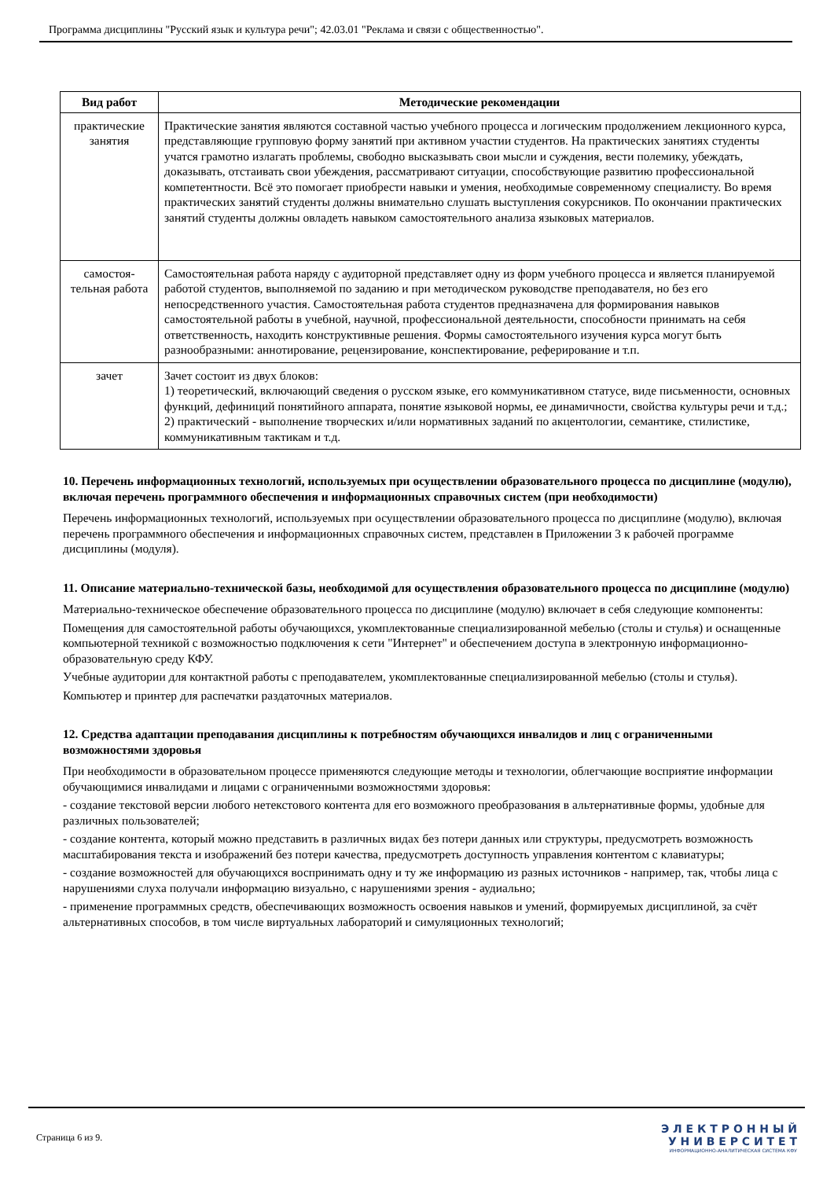Программа дисциплины "Русский язык и культура речи"; 42.03.01 "Реклама и связи с общественностью".
| Вид работ | Методические рекомендации |
| --- | --- |
| практические занятия | Практические занятия являются составной частью учебного процесса и логическим продолжением лекционного курса, представляющие групповую форму занятий при активном участии студентов. На практических занятиях студенты учатся грамотно излагать проблемы, свободно высказывать свои мысли и суждения, вести полемику, убеждать, доказывать, отстаивать свои убеждения, рассматривают ситуации, способствующие развитию профессиональной компетентности. Всё это помогает приобрести навыки и умения, необходимые современному специалисту. Во время практических занятий студенты должны внимательно слушать выступления сокурсников. По окончании практических занятий студенты должны овладеть навыком самостоятельного анализа языковых материалов. |
| самостоя-тельная работа | Самостоятельная работа наряду с аудиторной представляет одну из форм учебного процесса и является планируемой работой студентов, выполняемой по заданию и при методическом руководстве преподавателя, но без его непосредственного участия. Самостоятельная работа студентов предназначена для формирования навыков самостоятельной работы в учебной, научной, профессиональной деятельности, способности принимать на себя ответственность, находить конструктивные решения. Формы самостоятельного изучения курса могут быть разнообразными: аннотирование, рецензирование, конспектирование, реферирование и т.п. |
| зачет | Зачет состоит из двух блоков: 1) теоретический, включающий сведения о русском языке, его коммуникативном статусе, виде письменности, основных функций, дефиниций понятийного аппарата, понятие языковой нормы, ее динамичности, свойства культуры речи и т.д.; 2) практический - выполнение творческих и/или нормативных заданий по акцентологии, семантике, стилистике, коммуникативным тактикам и т.д. |
10. Перечень информационных технологий, используемых при осуществлении образовательного процесса по дисциплине (модулю), включая перечень программного обеспечения и информационных справочных систем (при необходимости)
Перечень информационных технологий, используемых при осуществлении образовательного процесса по дисциплине (модулю), включая перечень программного обеспечения и информационных справочных систем, представлен в Приложении 3 к рабочей программе дисциплины (модуля).
11. Описание материально-технической базы, необходимой для осуществления образовательного процесса по дисциплине (модулю)
Материально-техническое обеспечение образовательного процесса по дисциплине (модулю) включает в себя следующие компоненты:
Помещения для самостоятельной работы обучающихся, укомплектованные специализированной мебелью (столы и стулья) и оснащенные компьютерной техникой с возможностью подключения к сети "Интернет" и обеспечением доступа в электронную информационно-образовательную среду КФУ.
Учебные аудитории для контактной работы с преподавателем, укомплектованные специализированной мебелью (столы и стулья).
Компьютер и принтер для распечатки раздаточных материалов.
12. Средства адаптации преподавания дисциплины к потребностям обучающихся инвалидов и лиц с ограниченными возможностями здоровья
При необходимости в образовательном процессе применяются следующие методы и технологии, облегчающие восприятие информации обучающимися инвалидами и лицами с ограниченными возможностями здоровья:
- создание текстовой версии любого нетекстового контента для его возможного преобразования в альтернативные формы, удобные для различных пользователей;
- создание контента, который можно представить в различных видах без потери данных или структуры, предусмотреть возможность масштабирования текста и изображений без потери качества, предусмотреть доступность управления контентом с клавиатуры;
- создание возможностей для обучающихся воспринимать одну и ту же информацию из разных источников - например, так, чтобы лица с нарушениями слуха получали информацию визуально, с нарушениями зрения - аудиально;
- применение программных средств, обеспечивающих возможность освоения навыков и умений, формируемых дисциплиной, за счёт альтернативных способов, в том числе виртуальных лабораторий и симуляционных технологий;
Страница 6 из 9.
Э Л Е К Т Р О Н Н Ы Й
У Н И В Е Р С И Т Е Т
ИНФОРМАЦИОННО-АНАЛИТИЧЕСКАЯ СИСТЕМА КФУ